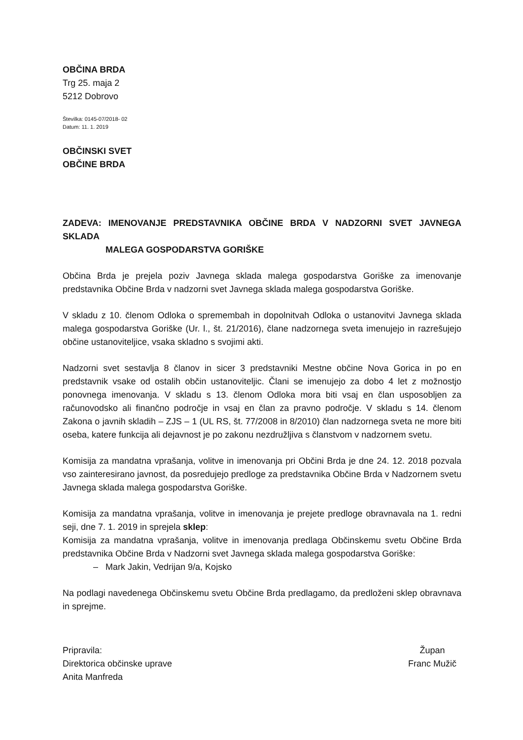OBČINA BRDA
Trg 25. maja 2
5212 Dobrovo
Številka: 0145-07/2018- 02
Datum: 11. 1. 2019
OBČINSKI SVET
OBČINE BRDA
ZADEVA: IMENOVANJE PREDSTAVNIKA OBČINE BRDA V NADZORNI SVET JAVNEGA SKLADA
MALEGA GOSPODARSTVA GORIŠKE
Občina Brda je prejela poziv Javnega sklada malega gospodarstva Goriške za imenovanje predstavnika Občine Brda v nadzorni svet Javnega sklada malega gospodarstva Goriške.
V skladu z 10. členom Odloka o spremembah in dopolnitvah Odloka o ustanovitvi Javnega sklada malega gospodarstva Goriške (Ur. l., št. 21/2016), člane nadzornega sveta imenujejo in razrešujejo občine ustanoviteljice, vsaka skladno s svojimi akti.
Nadzorni svet sestavlja 8 članov in sicer 3 predstavniki Mestne občine Nova Gorica in po en predstavnik vsake od ostalih občin ustanoviteljic. Člani se imenujejo za dobo 4 let z možnostjo ponovnega imenovanja. V skladu s 13. členom Odloka mora biti vsaj en član usposobljen za računovodsko ali finančno področje in vsaj en član za pravno področje. V skladu s 14. členom Zakona o javnih skladih – ZJS – 1 (UL RS, št. 77/2008 in 8/2010) član nadzornega sveta ne more biti oseba, katere funkcija ali dejavnost je po zakonu nezdružljiva s članstvom v nadzornem svetu.
Komisija za mandatna vprašanja, volitve in imenovanja pri Občini Brda je dne 24. 12. 2018 pozvala vso zainteresirano javnost, da posredujejo predloge za predstavnika Občine Brda v Nadzornem svetu Javnega sklada malega gospodarstva Goriške.
Komisija za mandatna vprašanja, volitve in imenovanja je prejete predloge obravnavala na 1. redni seji, dne 7. 1. 2019 in sprejela sklep:
Komisija za mandatna vprašanja, volitve in imenovanja predlaga Občinskemu svetu Občine Brda predstavnika Občine Brda v Nadzorni svet Javnega sklada malega gospodarstva Goriške:
– Mark Jakin, Vedrijan 9/a, Kojsko
Na podlagi navedenega Občinskemu svetu Občine Brda predlagamo, da predloženi sklep obravnava in sprejme.
Pripravila:
Direktorica občinske uprave
Anita Manfreda
Župan
Franc Mužič